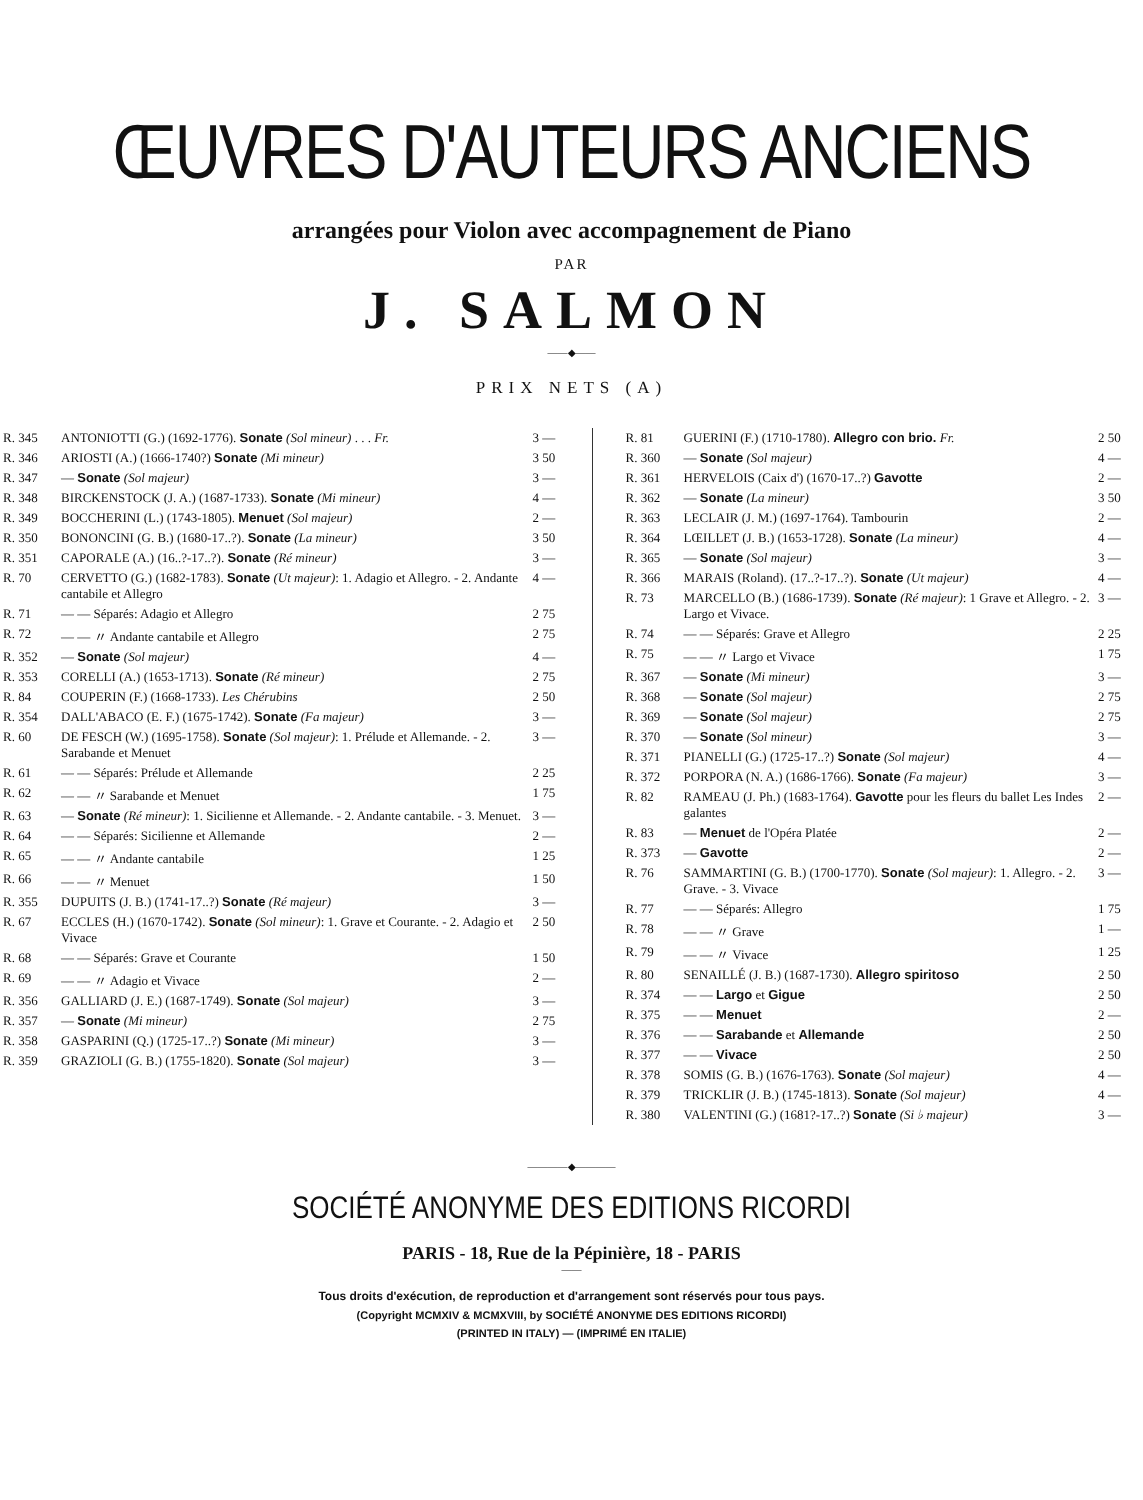ŒUVRES D'AUTEURS ANCIENS
arrangées pour Violon avec accompagnement de Piano
PAR
J. SALMON
——◆——
PRIX NETS (A)
| R. 345 | ANTONIOTTI (G.) (1692-1776). Sonate (Sol mineur) . . . Fr. | 3 — |
| R. 346 | ARIOSTI (A.) (1666-1740?) Sonate (Mi mineur) | 3 50 |
| R. 347 | — Sonate (Sol majeur) | 3 — |
| R. 348 | BIRCKENSTOCK (J. A.) (1687-1733). Sonate (Mi mineur) | 4 — |
| R. 349 | BOCCHERINI (L.) (1743-1805). Menuet (Sol majeur) | 2 — |
| R. 350 | BONONCINI (G. B.) (1680-17..?). Sonate (La mineur) | 3 50 |
| R. 351 | CAPORALE (A.) (16..?-17..?). Sonate (Ré mineur) | 3 — |
| R. 70 | CERVETTO (G.) (1682-1783). Sonate (Ut majeur) : 1. Adagio et Allegro. - 2. Andante cantabile et Allegro | 4 — |
| R. 71 | — — Séparés: Adagio et Allegro | 2 75 |
| R. 72 | — — 〃 Andante cantabile et Allegro | 2 75 |
| R. 352 | — Sonate (Sol majeur) | 4 — |
| R. 353 | CORELLI (A.) (1653-1713). Sonate (Ré mineur) | 2 75 |
| R. 84 | COUPERIN (F.) (1668-1733). Les Chérubins | 2 50 |
| R. 354 | DALL'ABACO (E. F.) (1675-1742). Sonate (Fa majeur) | 3 — |
| R. 60 | DE FESCH (W.) (1695-1758). Sonate (Sol majeur) : 1. Prélude et Allemande. - 2. Sarabande et Menuet | 3 — |
| R. 61 | — — Séparés: Prélude et Allemande | 2 25 |
| R. 62 | — — 〃 Sarabande et Menuet | 1 75 |
| R. 63 | — Sonate (Ré mineur) : 1. Sicilienne et Allemande. - 2. Andante cantabile. - 3. Menuet. | 3 — |
| R. 64 | — — Séparés: Sicilienne et Allemande | 2 — |
| R. 65 | — — 〃 Andante cantabile | 1 25 |
| R. 66 | — — 〃 Menuet | 1 50 |
| R. 355 | DUPUITS (J. B.) (1741-17..?) Sonate (Ré majeur) | 3 — |
| R. 67 | ECCLES (H.) (1670-1742). Sonate (Sol mineur) : 1. Grave et Courante. - 2. Adagio et Vivace | 2 50 |
| R. 68 | — — Séparés: Grave et Courante | 1 50 |
| R. 69 | — — 〃 Adagio et Vivace | 2 — |
| R. 356 | GALLIARD (J. E.) (1687-1749). Sonate (Sol majeur) | 3 — |
| R. 357 | — Sonate (Mi mineur) | 2 75 |
| R. 358 | GASPARINI (Q.) (1725-17..?) Sonate (Mi mineur) | 3 — |
| R. 359 | GRAZIOLI (G. B.) (1755-1820). Sonate (Sol majeur) | 3 — |
| R. 81 | GUERINI (F.) (1710-1780). Allegro con brio. Fr. | 2 50 |
| R. 360 | — Sonate (Sol majeur) | 4 — |
| R. 361 | HERVELOIS (Caix d') (1670-17..?) Gavotte | 2 — |
| R. 362 | — Sonate (La mineur) | 3 50 |
| R. 363 | LECLAIR (J. M.) (1697-1764). Tambourin | 2 — |
| R. 364 | LŒILLET (J. B.) (1653-1728). Sonate (La mineur) | 4 — |
| R. 365 | — Sonate (Sol majeur) | 3 — |
| R. 366 | MARAIS (Roland). (17..?-17..?). Sonate (Ut majeur) | 4 — |
| R. 73 | MARCELLO (B.) (1686-1739). Sonate (Ré majeur) : 1 Grave et Allegro. - 2. Largo et Vivace. | 3 — |
| R. 74 | — — Séparés: Grave et Allegro | 2 25 |
| R. 75 | — — 〃 Largo et Vivace | 1 75 |
| R. 367 | — Sonate (Mi mineur) | 3 — |
| R. 368 | — Sonate (Sol majeur) | 2 75 |
| R. 369 | — Sonate (Sol majeur) | 2 75 |
| R. 370 | — Sonate (Sol mineur) | 3 — |
| R. 371 | PIANELLI (G.) (1725-17..?) Sonate (Sol majeur) | 4 — |
| R. 372 | PORPORA (N. A.) (1686-1766). Sonate (Fa majeur) | 3 — |
| R. 82 | RAMEAU (J. Ph.) (1683-1764). Gavotte pour les fleurs du ballet Les Indes galantes | 2 — |
| R. 83 | — Menuet de l'Opéra Platée | 2 — |
| R. 373 | — Gavotte | 2 — |
| R. 76 | SAMMARTINI (G. B.) (1700-1770). Sonate (Sol majeur) : 1. Allegro. - 2. Grave. - 3. Vivace | 3 — |
| R. 77 | — — Séparés: Allegro | 1 75 |
| R. 78 | — — 〃 Grave | 1 — |
| R. 79 | — — 〃 Vivace | 1 25 |
| R. 80 | SENAILLÉ (J. B.) (1687-1730). Allegro spiritoso | 2 50 |
| R. 374 | — — Largo et Gigue | 2 50 |
| R. 375 | — — Menuet | 2 — |
| R. 376 | — — Sarabande et Allemande | 2 50 |
| R. 377 | — — Vivace | 2 50 |
| R. 378 | SOMIS (G. B.) (1676-1763). Sonate (Sol majeur) | 4 — |
| R. 379 | TRICKLIR (J. B.) (1745-1813). Sonate (Sol majeur) | 4 — |
| R. 380 | VALENTINI (G.) (1681?-17..?) Sonate (Si ♭ majeur) | 3 — |
————◆————
SOCIÉTÉ ANONYME DES EDITIONS RICORDI
PARIS - 18, Rue de la Pépinière, 18 - PARIS
——
Tous droits d'exécution, de reproduction et d'arrangement sont réservés pour tous pays.
(Copyright MCMXIV & MCMXVIII, by SOCIÉTÉ ANONYME DES EDITIONS RICORDI)
(PRINTED IN ITALY) — (IMPRIMÉ EN ITALIE)